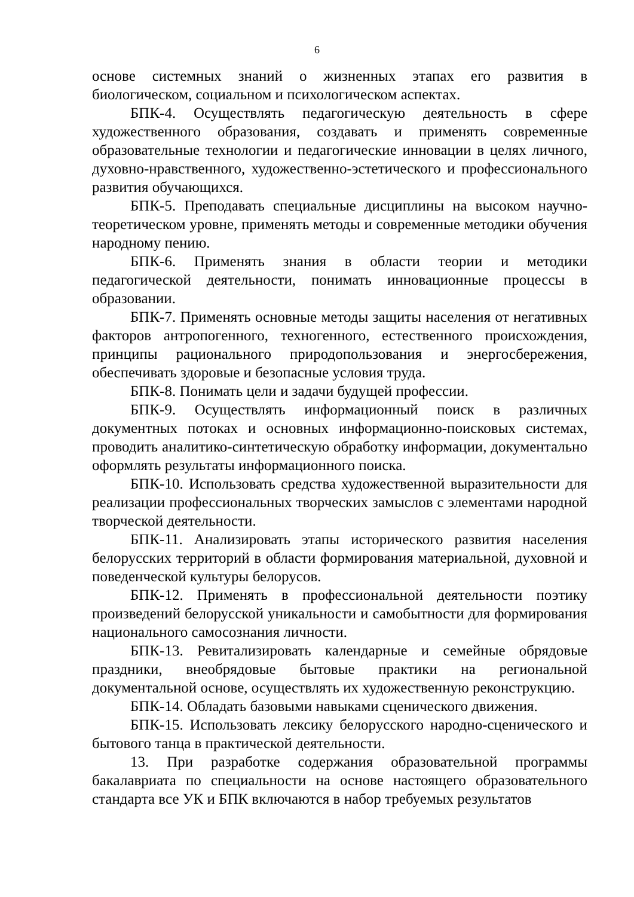6
основе системных знаний о жизненных этапах его развития в биологическом, социальном и психологическом аспектах.
БПК-4. Осуществлять педагогическую деятельность в сфере художественного образования, создавать и применять современные образовательные технологии и педагогические инновации в целях личного, духовно-нравственного, художественно-эстетического и профессионального развития обучающихся.
БПК-5. Преподавать специальные дисциплины на высоком научно-теоретическом уровне, применять методы и современные методики обучения народному пению.
БПК-6. Применять знания в области теории и методики педагогической деятельности, понимать инновационные процессы в образовании.
БПК-7. Применять основные методы защиты населения от негативных факторов антропогенного, техногенного, естественного происхождения, принципы рационального природопользования и энергосбережения, обеспечивать здоровые и безопасные условия труда.
БПК-8. Понимать цели и задачи будущей профессии.
БПК-9. Осуществлять информационный поиск в различных документных потоках и основных информационно-поисковых системах, проводить аналитико-синтетическую обработку информации, документально оформлять результаты информационного поиска.
БПК-10. Использовать средства художественной выразительности для реализации профессиональных творческих замыслов с элементами народной творческой деятельности.
БПК-11. Анализировать этапы исторического развития населения белорусских территорий в области формирования материальной, духовной и поведенческой культуры белорусов.
БПК-12. Применять в профессиональной деятельности поэтику произведений белорусской уникальности и самобытности для формирования национального самосознания личности.
БПК-13. Ревитализировать календарные и семейные обрядовые праздники, внеобрядовые бытовые практики на региональной документальной основе, осуществлять их художественную реконструкцию.
БПК-14. Обладать базовыми навыками сценического движения.
БПК-15. Использовать лексику белорусского народно-сценического и бытового танца в практической деятельности.
13. При разработке содержания образовательной программы бакалавриата по специальности на основе настоящего образовательного стандарта все УК и БПК включаются в набор требуемых результатов